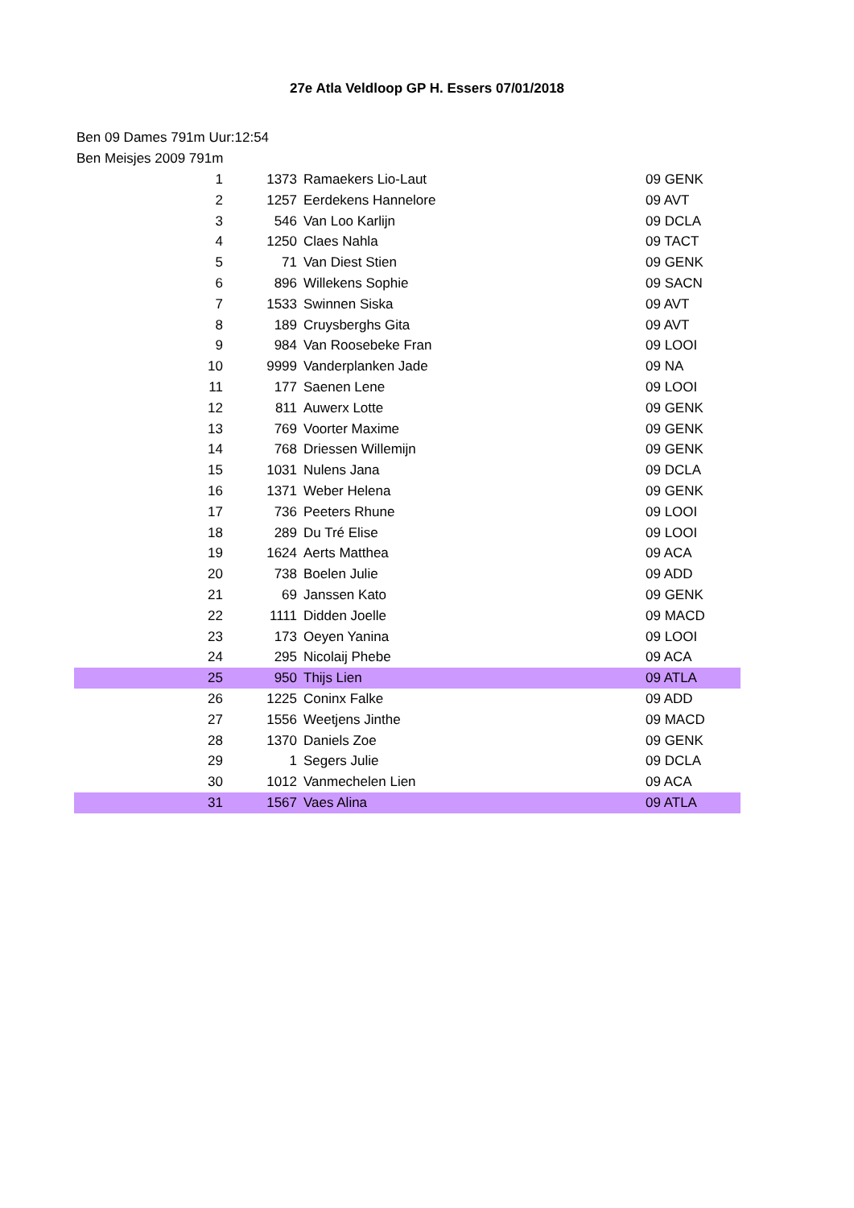27e Atla Veldloop GP H. Essers 07/01/2018
Ben 09 Dames 791m Uur:12:54
Ben Meisjes 2009 791m
| 1 | 1373 | Ramaekers Lio-Laut | 09 GENK |
| 2 | 1257 | Eerdekens Hannelore | 09 AVT |
| 3 | 546 | Van Loo Karlijn | 09 DCLA |
| 4 | 1250 | Claes Nahla | 09 TACT |
| 5 | 71 | Van Diest Stien | 09 GENK |
| 6 | 896 | Willekens Sophie | 09 SACN |
| 7 | 1533 | Swinnen Siska | 09 AVT |
| 8 | 189 | Cruysberghs Gita | 09 AVT |
| 9 | 984 | Van Roosebeke Fran | 09 LOOI |
| 10 | 9999 | Vanderplanken Jade | 09 NA |
| 11 | 177 | Saenen Lene | 09 LOOI |
| 12 | 811 | Auwerx Lotte | 09 GENK |
| 13 | 769 | Voorter Maxime | 09 GENK |
| 14 | 768 | Driessen Willemijn | 09 GENK |
| 15 | 1031 | Nulens Jana | 09 DCLA |
| 16 | 1371 | Weber Helena | 09 GENK |
| 17 | 736 | Peeters Rhune | 09 LOOI |
| 18 | 289 | Du Tré Elise | 09 LOOI |
| 19 | 1624 | Aerts Matthea | 09 ACA |
| 20 | 738 | Boelen Julie | 09 ADD |
| 21 | 69 | Janssen Kato | 09 GENK |
| 22 | 1111 | Didden Joelle | 09 MACD |
| 23 | 173 | Oeyen Yanina | 09 LOOI |
| 24 | 295 | Nicolaij Phebe | 09 ACA |
| 25 | 950 | Thijs Lien | 09 ATLA |
| 26 | 1225 | Coninx Falke | 09 ADD |
| 27 | 1556 | Weetjens Jinthe | 09 MACD |
| 28 | 1370 | Daniels Zoe | 09 GENK |
| 29 | 1 | Segers Julie | 09 DCLA |
| 30 | 1012 | Vanmechelen Lien | 09 ACA |
| 31 | 1567 | Vaes Alina | 09 ATLA |